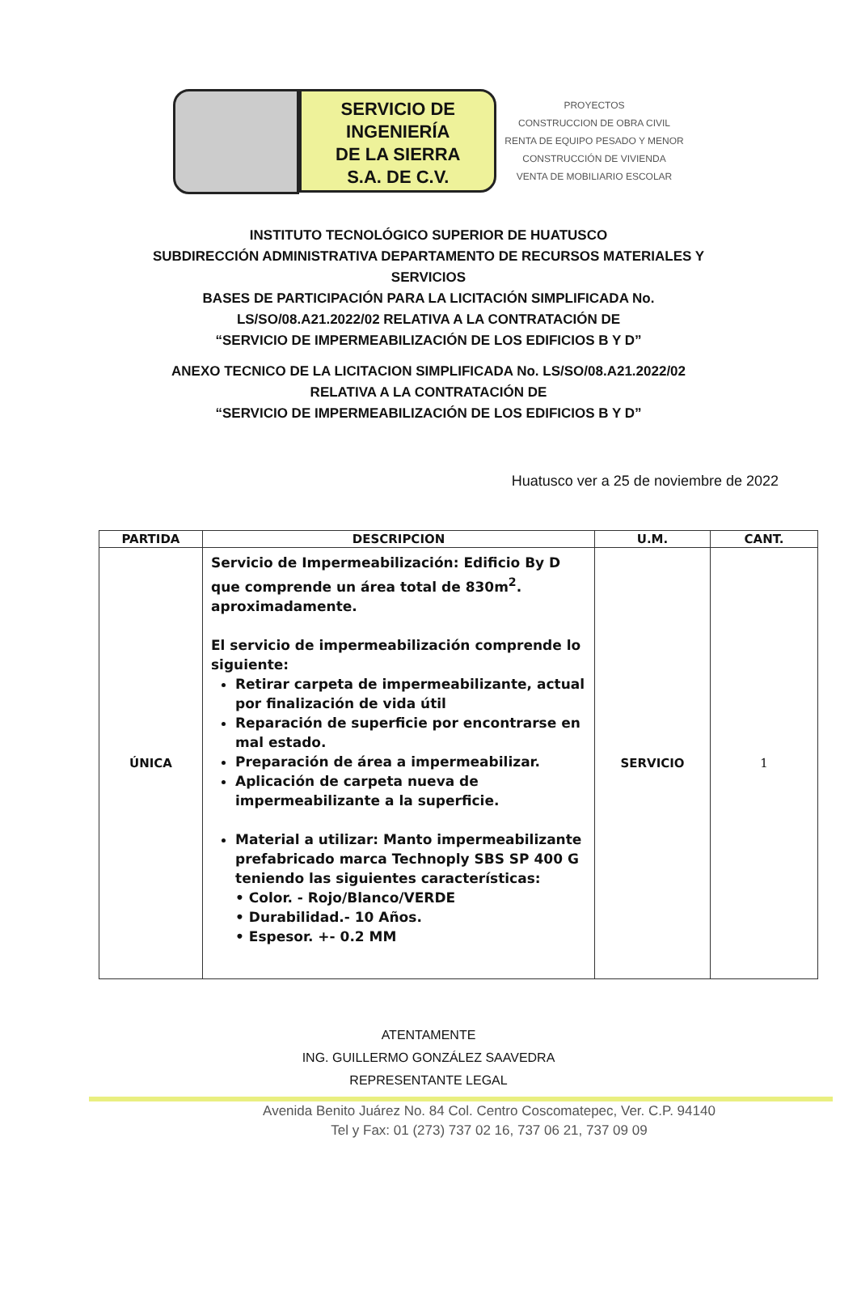SERVICIO DE
INGENIERÍA
DE LA SIERRA
S.A. DE C.V.
PROYECTOS
CONSTRUCCION DE OBRA CIVIL
RENTA DE EQUIPO PESADO Y MENOR
CONSTRUCCIÓN DE VIVIENDA
VENTA DE MOBILIARIO ESCOLAR
INSTITUTO TECNOLÓGICO SUPERIOR DE HUATUSCO
SUBDIRECCIÓN ADMINISTRATIVA DEPARTAMENTO DE RECURSOS MATERIALES Y
SERVICIOS
BASES DE PARTICIPACIÓN PARA LA LICITACIÓN SIMPLIFICADA No.
LS/SO/08.A21.2022/02 RELATIVA A LA CONTRATACIÓN DE
“SERVICIO DE IMPERMEABILIZACIÓN DE LOS EDIFICIOS B Y D”
ANEXO TECNICO DE LA LICITACION SIMPLIFICADA No. LS/SO/08.A21.2022/02
RELATIVA A LA CONTRATACIÓN DE
“SERVICIO DE IMPERMEABILIZACIÓN DE LOS EDIFICIOS B Y D”
Huatusco ver a 25 de noviembre de 2022
| PARTIDA | DESCRIPCION | U.M. | CANT. |
| --- | --- | --- | --- |
| ÚNICA | Servicio de Impermeabilización: Edificio By D que comprende un área total de 830m<sup>2</sup>. aproximadamente. El servicio de impermeabilización comprende lo siguiente: Retirar carpeta de impermeabilizante, actual por finalización de vida útil Reparación de superficie por encontrarse en mal estado. Preparación de área a impermeabilizar. Aplicación de carpeta nueva de impermeabilizante a la superficie. Material a utilizar: Manto impermeabilizante prefabricado marca Technoply SBS SP 400 G teniendo las siguientes características: • Color. - Rojo/Blanco/VERDE • Durabilidad.- 10 Años. • Espesor. +- 0.2 MM | SERVICIO | 1 |
ATENTAMENTE
ING. GUILLERMO GONZÁLEZ SAAVEDRA
REPRESENTANTE LEGAL
Avenida Benito Juárez No. 84 Col. Centro Coscomatepec, Ver. C.P. 94140
Tel y Fax: 01 (273) 737 02 16, 737 06 21, 737 09 09